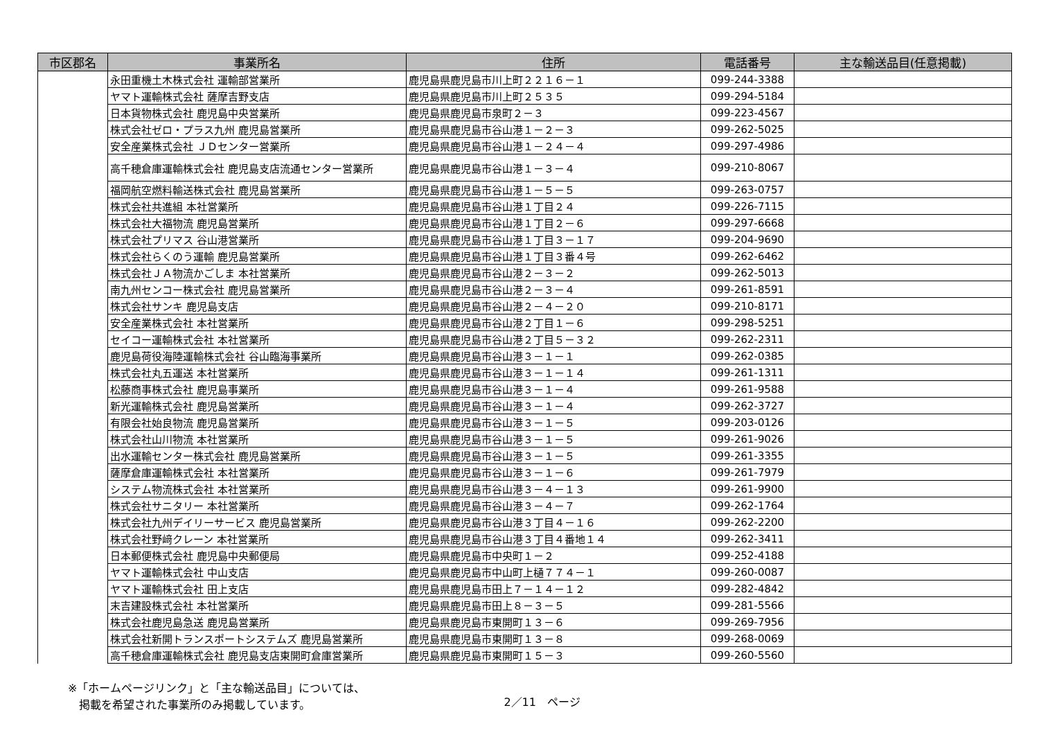| 市区郡名 | 事業所名 | 住所 | 電話番号 | 主な輸送品目(任意掲載) |
| --- | --- | --- | --- | --- |
| | 永田重機土木株式会社 運輸部営業所 | 鹿児島県鹿児島市川上町２２１６－１ | 099-244-3388 | |
| | ヤマト運輸株式会社 薩摩吉野支店 | 鹿児島県鹿児島市川上町２５３５ | 099-294-5184 | |
| | 日本貨物株式会社 鹿児島中央営業所 | 鹿児島県鹿児島市泉町２－３ | 099-223-4567 | |
| | 株式会社ゼロ・プラス九州 鹿児島営業所 | 鹿児島県鹿児島市谷山港１－２－３ | 099-262-5025 | |
| | 安全産業株式会社 ＪＤセンター営業所 | 鹿児島県鹿児島市谷山港１－２４－４ | 099-297-4986 | |
| | 高千穂倉庫運輸株式会社 鹿児島支店流通センター営業所 | 鹿児島県鹿児島市谷山港１－３－４ | 099-210-8067 | |
| | 福岡航空燃料輸送株式会社 鹿児島営業所 | 鹿児島県鹿児島市谷山港１－５－５ | 099-263-0757 | |
| | 株式会社共進組 本社営業所 | 鹿児島県鹿児島市谷山港１丁目２４ | 099-226-7115 | |
| | 株式会社大福物流 鹿児島営業所 | 鹿児島県鹿児島市谷山港１丁目２－６ | 099-297-6668 | |
| | 株式会社プリマス 谷山港営業所 | 鹿児島県鹿児島市谷山港１丁目３－１７ | 099-204-9690 | |
| | 株式会社らくのう運輸 鹿児島営業所 | 鹿児島県鹿児島市谷山港１丁目３番４号 | 099-262-6462 | |
| | 株式会社ＪＡ物流かごしま 本社営業所 | 鹿児島県鹿児島市谷山港２－３－２ | 099-262-5013 | |
| | 南九州センコー株式会社 鹿児島営業所 | 鹿児島県鹿児島市谷山港２－３－４ | 099-261-8591 | |
| | 株式会社サンキ 鹿児島支店 | 鹿児島県鹿児島市谷山港２－４－２０ | 099-210-8171 | |
| | 安全産業株式会社 本社営業所 | 鹿児島県鹿児島市谷山港２丁目１－６ | 099-298-5251 | |
| | セイコー運輸株式会社 本社営業所 | 鹿児島県鹿児島市谷山港２丁目５－３２ | 099-262-2311 | |
| | 鹿児島荷役海陸運輸株式会社 谷山臨海事業所 | 鹿児島県鹿児島市谷山港３－１－１ | 099-262-0385 | |
| | 株式会社丸五運送 本社営業所 | 鹿児島県鹿児島市谷山港３－１－１４ | 099-261-1311 | |
| | 松藤商事株式会社 鹿児島事業所 | 鹿児島県鹿児島市谷山港３－１－４ | 099-261-9588 | |
| | 新光運輸株式会社 鹿児島営業所 | 鹿児島県鹿児島市谷山港３－１－４ | 099-262-3727 | |
| | 有限会社始良物流 鹿児島営業所 | 鹿児島県鹿児島市谷山港３－１－５ | 099-203-0126 | |
| | 株式会社山川物流 本社営業所 | 鹿児島県鹿児島市谷山港３－１－５ | 099-261-9026 | |
| | 出水運輸センター株式会社 鹿児島営業所 | 鹿児島県鹿児島市谷山港３－１－５ | 099-261-3355 | |
| | 薩摩倉庫運輸株式会社 本社営業所 | 鹿児島県鹿児島市谷山港３－１－６ | 099-261-7979 | |
| | システム物流株式会社 本社営業所 | 鹿児島県鹿児島市谷山港３－４－１３ | 099-261-9900 | |
| | 株式会社サニタリー 本社営業所 | 鹿児島県鹿児島市谷山港３－４－７ | 099-262-1764 | |
| | 株式会社九州デイリーサービス 鹿児島営業所 | 鹿児島県鹿児島市谷山港３丁目４－１６ | 099-262-2200 | |
| | 株式会社野﨑クレーン 本社営業所 | 鹿児島県鹿児島市谷山港３丁目４番地１４ | 099-262-3411 | |
| | 日本郵便株式会社 鹿児島中央郵便局 | 鹿児島県鹿児島市中央町１－２ | 099-252-4188 | |
| | ヤマト運輸株式会社 中山支店 | 鹿児島県鹿児島市中山町上樋７７４－１ | 099-260-0087 | |
| | ヤマト運輸株式会社 田上支店 | 鹿児島県鹿児島市田上７－１４－１２ | 099-282-4842 | |
| | 末吉建設株式会社 本社営業所 | 鹿児島県鹿児島市田上８－３－５ | 099-281-5566 | |
| | 株式会社鹿児島急送 鹿児島営業所 | 鹿児島県鹿児島市東開町１３－６ | 099-269-7956 | |
| | 株式会社新開トランスポートシステムズ 鹿児島営業所 | 鹿児島県鹿児島市東開町１３－８ | 099-268-0069 | |
| | 高千穂倉庫運輸株式会社 鹿児島支店東開町倉庫営業所 | 鹿児島県鹿児島市東開町１５－３ | 099-260-5560 | |
※「ホームページリンク」と「主な輸送品目」については、
　掲載を希望された事業所のみ掲載しています。
2／11　ページ